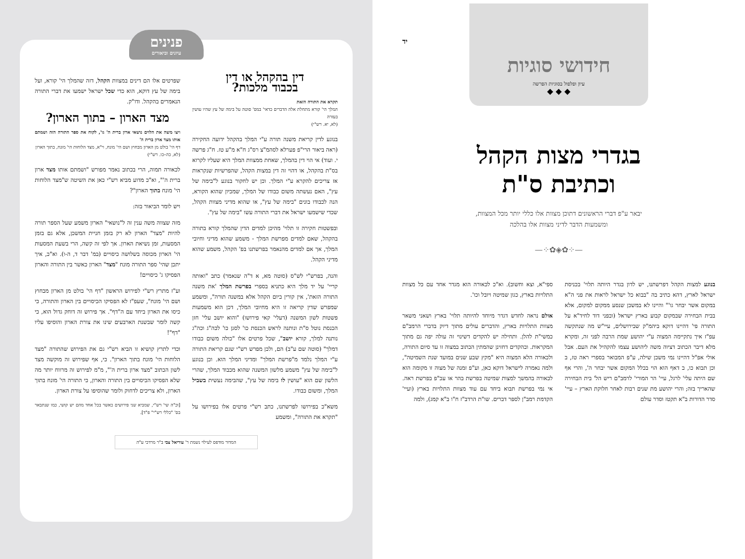יד
חידושי סוגיות
עיון ופלפול בסוגיות הפרשה
◆ ◆ ◆
בגדרי מצות הקהל
וכתיבת ס"ת
יבאר ע"פ דברי הראשונים דתוכן מצוות אלו כללי יותר מכל המצוות,
ומשמעות הדבר לדיני מצוות אלו בהלכה
—⁘✿◈✿⁘—
בנוגע למצות הקהל דפרשתנו, יש לדון בגדר היותה תלוי' בכניסת ישראל לארץ, דהא כתיב בה "בבוא כל ישראל לראות את פני ה"א במקום אשר יבחר גו'" והיינו לא במשכן שנסע ממקום למקום, אלא בבית הבחירה שבמקום קבוע בארץ ישראל (ובפני דוד לחיד"א על התורה פי' דהיינו דוקא ביהמ"ק שבירושלים, עיי"ש מה שנתקשה עפ"ז איך נתקיימה המצוה ע"י יהושע שמת הרבה לפני זה, ומקרא מלא דיבר הכתוב דציוה משה ליהושע עצמו להקהיל את העם. אבל אולי אפ"ל דהיינו נמי משכן שילה, ע"פ המבואר בספרי ראה טז, ב וכן תבוא כו, ב דאף הוא הוי בכלל המקום אשר יבחר ה', והרי אף שם היתה עלי' לרגל, עיי' הר המורי' לרמב"ם ריש הל' בית הבחירה שהאריך בזה; והרי יהושע מת שנים רבות לאחר חלוקת הארץ – עיי' סדר הדורות ב"א תקטז וסדר עולם
ספי"א, וצא וחשוב). וא"כ לכאורה הוא מגדר אחד עם כל מצוות התלויות בארץ, כגון שמיטה ויובל וכו'.
אולם נראה לחדש דגדר מיוחד להיותה תלוי' בארץ ושאני משאר מצוות התלויות בארץ, והדברים עולים מתוך דיוק בדברי הרמב"ם כמשי"ת להלן. ותחילה יש להקדים דשינוי זה עולה יפה גם מתוך המקראות. ובהקדים דחזינן שהמתין הכתוב במצוה זו עד סיום התורה, ולכאורה הלא המצוה היא "מקץ שבע שנים במועד שנת השמיטה", ולמה נאמרה לישראל דוקא כאן, וע"פ זמנה של מצוה זו מקומה הוא לכאורה בהמשך למצות שמיטה בפרשת בהר או עכ"פ בפרשת ראה. אי נמי בפרשת תבוא ביחד עם עוד מצוות התלויות בארץ (ועיי' הקדמת רמב"ן לספר דברים. שו"ת הרדב"ז ח"ו ב"א קמג), ולמה
פנינים
עיונים וביאורים
דין בהקהל או דין
בכבוד מלכות?
תקרא את התורה הזאת
המלך הי' קורא מתחלת אלה הדברים כדאי' במס' סוטה על בימה של עץ שהיו עושין בעזרה
(לא, יא. רש"י)
בנוגע לדין קריאת משנה תורה ע"י המלך בהקהל ידועה החקירה (ראה ביאור הרי"פ פערלא לסהמ"צ רס"ג ח"א מ"ע טז. ח"ג פרשה י. ועוד) אי הוי דין בהמלך, שאחת ממצוות המלך היא שעליו לקרוא בס"ת בהקהל, או דהוי זה דין במצות הקהל, שהפרשיות שנקראות אז צריכים להקרא ע"י המלך. וכן יש לחקור בנוגע ל"בימה של עץ", האם נעשתה משום כבודו של המלך, שמכיון שהוא הקורא, הנה לכבודו בונים "בימה של עץ", או שהוא מדיני מצוות הקהל, שכדי שישמעו ישראל את דברי התורה עשו "בימה של עץ".
ובפשטות חקירה זו תלוי' מהיכן למדים הדין שהמלך קורא בתורה בהקהל, שאם למדים מפרשת המלך - משמע שהוא מדיני וחיובי המלך, אך אם למדים מהנאמר בפרשתנו בפ' הקהל, משמע שהוא מדיני הקהל.
והנה, בפרש"י לש"ס (סוטה מא, א ד"ה שנאמר) כתב "ואותה קריי' על יד מלך היא כתניא בספרי בפרשת המלך 'את משנה התורה הזאת', אין קורין ביום הקהל אלא במשנה תורה", ומשמע שמפרש שדין קריאה זו היא מחיובי המלך, דכן הוא משמעות פשטות לשון המשנה (דעלי' קאי פירושו) "והוא יושב עלי' חזן הכנסת נוטל ס"ת ונותנה לראש הכנסת כו' לסגן כו' לכה"ג וכה"ג נותנה למלך, קורא יושב", שכל פרטים אלו "כולה משום כבודו דמלך" (סוטה שם ע"ב) הם, ולכן מפרש רש"י שגם קריאת התורה ע"י המלך נלמד מ"פרשת המלך" ומדיני המלך הוא. וכן בנוגע ל"בימה של עץ" משמע מלשון המשנה שהוא מכבוד המלך, שהרי הלשון שם הוא "עושין לו בימה של עץ", שהבימה נעשית בשביל המלך, ומשום כבודו.
משא"כ בפירושו לפרשתנו, כתב רש"י פרטים אלו בפירושו על "תקרא את התורה", ומשמע
שפרטים אלו הם דינים במצוות הקהל, דזה שהמלך הי' קורא, ועל בימה של עץ דוקא, הוא כדי שכל ישראל ישמעו את דברי התורה הנאמרים בהקהל. ודו"ק.
מצד הארון – בתוך הארון?
ויצו משה את הלוים נושאי ארון ברית ה' גו', לקוח את ספר התורה הזה ושמתם אותו מצד ארון ברית ה'
דף הי' בולט מן הארון מבחוץ ושם הי' מונח, וי"א, מצד הלוחות הי' מונח, בתוך הארון
(לא, כה–כו. רש"י)
לכאורה תמוה, הרי בכתוב נאמר מפורש "ושמתם אותו מצד ארון ברית ה'", וא"כ מדוע מביא רש"י כאן את השיטה ש"מצד הלוחות הי' מונח בתוך הארון"?
ויש לומר הביאור בזה:
מזה שצווה משה ענין זה ל"נושאי" הארון משמע שעל הספר תורה להיות "מצד" הארון לא רק בזמן חניית המשכן, אלא גם בזמן המסעות, זמן נשיאת הארון. אך לפי זה קשה, הרי בשעת המסעות הי' הארון מכוסה בשלושה כיסויים (במ' דבר ד, ה-ו). וא"כ, איך יתכן שהי' ספר התורה מונח "מצד" הארון כאשר בין התורה והארון הפסיקו ג' כיסויים!
וע"ז מתרץ רש"י לפירוש הראשון "דף הי' בולט מן הארון מבחוץ ושם הי' מונח", שעפ"ז לא הפסיקו הכיסויים בין הארון והתורה, כי כיסו את הארון ביחד עם ה"דף". אך פירוש זה דוחק גדול הוא, כי קשה לומר שבשנת הארבעים שינו את צורת הארון והוסיפו עליו "דף"!
וכדי לתרץ קושיא זו הביא רש"י גם את הפירוש שהתורה "מצד הלוחות הי' מונח בתוך הארון". כי, אף שפירוש זה מוקשה מצד לשון הכתוב "מצד ארון ברית ה'", מ"מ לפירוש זה מרווח יותר מה שלא הפסיקו הכיסויים בין התורה והארון, כי התורה הי' מונח בתוך הארון, ולא צריכים לדחוק ולומר שהוסיפו על צורת הארון.
[וכ"ה שי' רש"י, שמביא שני פירושים כאשר בכל אחד מהם יש קושי, כמו שנתבאר בס' "כללי רש"י" פ"ד].
המדור מודפס לעילוי נשמת ר' עוריאל צבי ב"ר מרדכי ע"ה